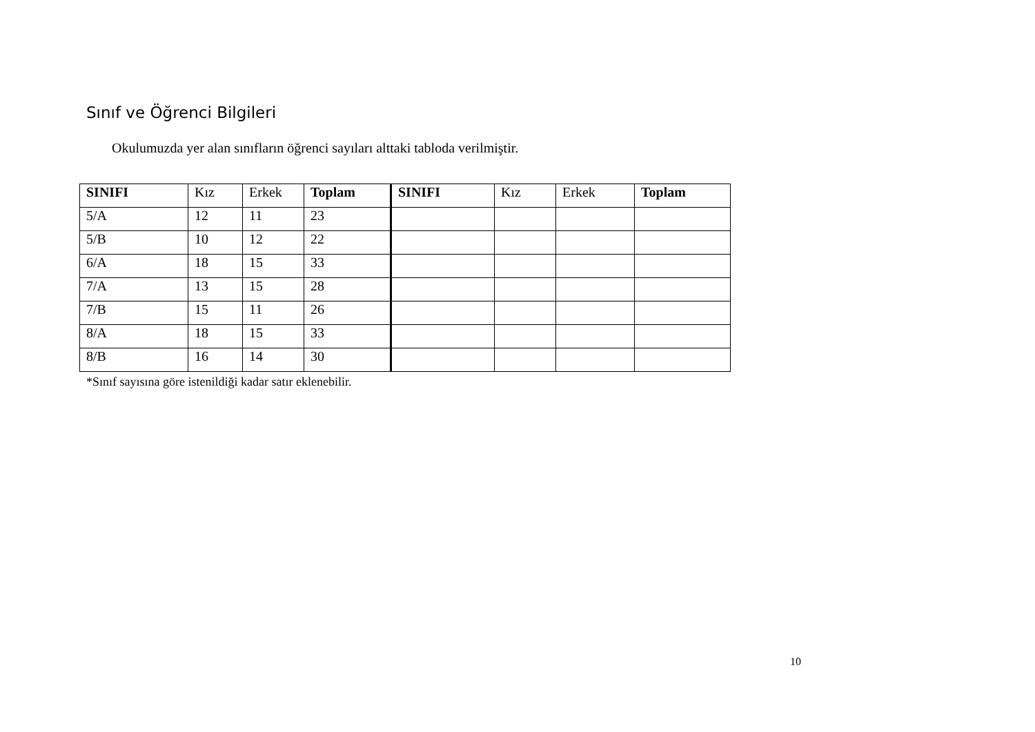Sınıf ve Öğrenci Bilgileri
Okulumuzda yer alan sınıfların öğrenci sayıları alttaki tabloda verilmiştir.
| SINIFI | Kız | Erkek | Toplam | SINIFI | Kız | Erkek | Toplam |
| --- | --- | --- | --- | --- | --- | --- | --- |
| 5/A | 12 | 11 | 23 | | | | |
| 5/B | 10 | 12 | 22 | | | | |
| 6/A | 18 | 15 | 33 | | | | |
| 7/A | 13 | 15 | 28 | | | | |
| 7/B | 15 | 11 | 26 | | | | |
| 8/A | 18 | 15 | 33 | | | | |
| 8/B | 16 | 14 | 30 | | | | |
*Sınıf sayısına göre istenildiği kadar satır eklenebilir.
10